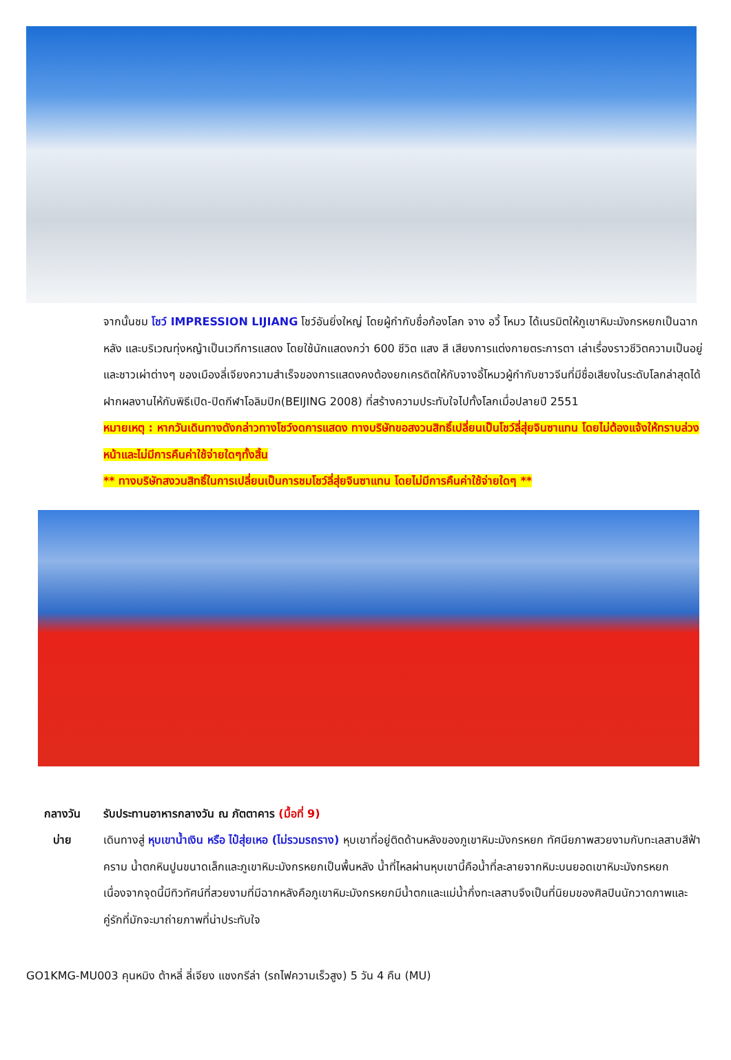จากนั้นชม โชว์ IMPRESSION LIJIANG โชว์อันยิ่งใหญ่ โดยผู้กำกับชื่อก้องโลก จาง อวี้ โหมว ได้เนรมิตให้ภูเขาหิมะมังกรหยกเป็นฉากหลัง และบริเวณทุ่งหญ้าเป็นเวทีการแสดง โดยใช้นักแสดงกว่า 600 ชีวิต แสง สี เสียงการแต่งกายตระการตา เล่าเรื่องราวชีวิตความเป็นอยู่ และชาวเผ่าต่างๆ ของเมืองลี่เจียงความสำเร็จของการแสดงคงต้องยกเครดิตให้กับจางอี้โหมวผู้กำกับชาวจีนที่มีชื่อเสียงในระดับโลกล่าสุดได้ฝากผลงานไห้กับพิธีเปิด-ปิดกีฬาโอลิมปิก(BEIJING 2008) ที่สร้างความประทับใจไปทั้งโลกเมื่อปลายปี 2551
หมายเหตุ : หากวันเดินทางดังกล่าวทางโชว์งดการแสดง ทางบริษัทขอสงวนสิทธิ์เปลี่ยนเป็นโชว์ลี่สุ่ยจินซาแทน โดยไม่ต้องแจ้งให้ทราบล่วงหน้าและไม่มีการคืนค่าใช้จ่ายใดๆทั้งสิ้น
** ทางบริษัทสงวนสิทธิ์ในการเปลี่ยนเป็นการชมโชว์ลี่สุ่ยจินซาแทน โดยไม่มีการคืนค่าใช้จ่ายใดๆ **
กลางวัน รับประทานอาหารกลางวัน ณ ภัตตาคาร (มื้อที่ 9)
บ่าย เดินทางสู่ หุบเขาน้ำเงิน หรือ ไป๋สุ่ยเหอ (ไม่รวมรถราง) หุบเขาที่อยู่ติดด้านหลังของภูเขาหิมะมังกรหยก ทัศนียภาพสวยงามกับทะเลสาบสีฟ้าคราม น้ำตกหินปูนขนาดเล็กและภูเขาหิมะมังกรหยกเป็นพื้นหลัง น้ำที่ไหลผ่านหุบเขานี้คือน้ำที่ละลายจากหิมะบนยอดเขาหิมะมังกรหยก เนื่องจากจุดนี้มีทิวทัศน์ที่สวยงามที่มีฉากหลังคือภูเขาหิมะมังกรหยกมีน้ำตกและแม่น้ำกึ่งทะเลสาบจึงเป็นที่นิยมของศิลปินนักวาดภาพและคู่รักที่มักจะมาถ่ายภาพที่น่าประทับใจ
GO1KMG-MU003 คุนหมิง ต้าหลี่ ลี่เจียง แชงกรีล่า (รถไฟความเร็วสูง) 5 วัน 4 คืน (MU)